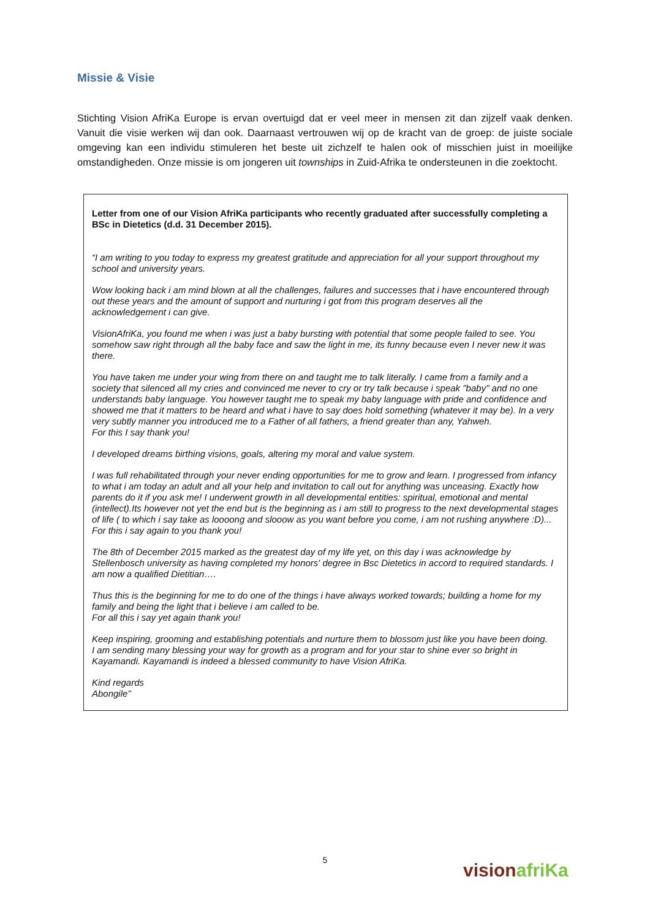Missie & Visie
Stichting Vision AfriKa Europe is ervan overtuigd dat er veel meer in mensen zit dan zijzelf vaak denken. Vanuit die visie werken wij dan ook. Daarnaast vertrouwen wij op de kracht van de groep: de juiste sociale omgeving kan een individu stimuleren het beste uit zichzelf te halen ook of misschien juist in moeilijke omstandigheden. Onze missie is om jongeren uit townships in Zuid-Afrika te ondersteunen in die zoektocht.
Letter from one of our Vision AfriKa participants who recently graduated after successfully completing a BSc in Dietetics (d.d. 31 December 2015).
“I am writing to you today to express my greatest gratitude and appreciation for all your support throughout my school and university years.
Wow looking back i am mind blown at all the challenges, failures and successes that i have encountered through out these years and the amount of support and nurturing i got from this program deserves all the acknowledgement i can give.
VisionAfriKa, you found me when i was just a baby bursting with potential that some people failed to see. You somehow saw right through all the baby face and saw the light in me, its funny because even I never new it was there.
You have taken me under your wing from there on and taught me to talk literally. I came from a family and a society that silenced all my cries and convinced me never to cry or try talk because i speak "baby" and no one understands baby language. You however taught me to speak my baby language with pride and confidence and showed me that it matters to be heard and what i have to say does hold something (whatever it may be). In a very very subtly manner you introduced me to a Father of all fathers, a friend greater than any, Yahweh.
For this I say thank you!
I developed dreams birthing visions, goals, altering my moral and value system.
I was full rehabilitated through your never ending opportunities for me to grow and learn. I progressed from infancy to what i am today an adult and all your help and invitation to call out for anything was unceasing. Exactly how parents do it if you ask me! I underwent growth in all developmental entities: spiritual, emotional and mental (intellect).Its however not yet the end but is the beginning as i am still to progress to the next developmental stages of life ( to which i say take as loooong and slooow as you want before you come, i am not rushing anywhere :D)...
For this i say again to you thank you!
The 8th of December 2015 marked as the greatest day of my life yet, on this day i was acknowledge by Stellenbosch university as having completed my honors' degree in Bsc Dietetics in accord to required standards. I am now a qualified Dietitian….
Thus this is the beginning for me to do one of the things i have always worked towards; building a home for my family and being the light that i believe i am called to be.
For all this i say yet again thank you!
Keep inspiring, grooming and establishing potentials and nurture them to blossom just like you have been doing.
I am sending many blessing your way for growth as a program and for your star to shine ever so bright in Kayamandi. Kayamandi is indeed a blessed community to have Vision AfriKa.
Kind regards
Abongile”
5 vision afriKa